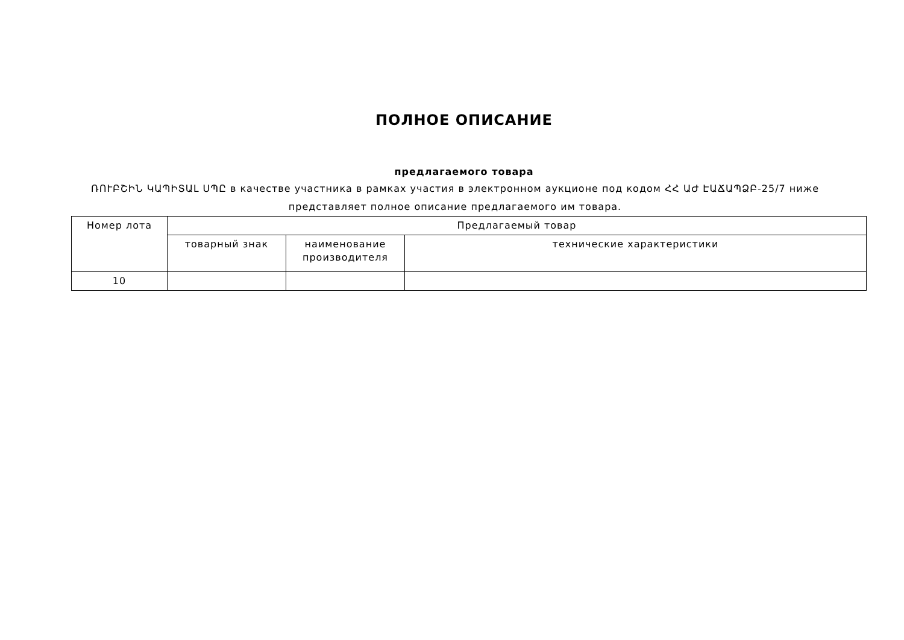ПОЛНОЕ ОПИСАНИЕ
предлагаемого товара
ՌՈՒԲՇԻՆ ԿԱՊԻՏԱԼ ՍՊԸ в качестве участника в рамках участия в электронном аукционе под кодом ՀՀ ԱԺ ԷԱՃԱՊՁԲ-25/7 ниже представляет полное описание предлагаемого им товара.
| Номер лота | Предлагаемый товар | | |
| --- | --- | --- | --- |
| | товарный знак | наименование производителя | технические характеристики |
| 10 | | | |